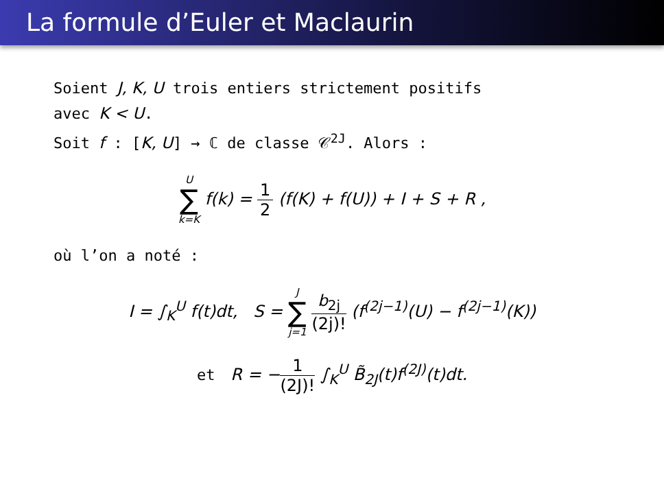La formule d’Euler et Maclaurin
Soient J, K, U trois entiers strictement positifs
avec K < U.
Soit f : [K, U] → ℂ de classe 𝒞<sup>2J</sup>. Alors :
U ∑ k=K f(k) = 1 2 (f(K) + f(U)) + I + S + R ,
où l’on a noté :
I = ∫<sub>K</sub><sup>U</sup> f(t)dt, S = J ∑ j=1 b<sub>2j</sub> (2j)! (f<sup>(2j−1)</sup>(U) − f<sup>(2j−1)</sup>(K))
et R = −1 (2J)! ∫<sub>K</sub><sup>U</sup> B̃<sub>2J</sub>(t)f<sup>(2J)</sup>(t)dt.